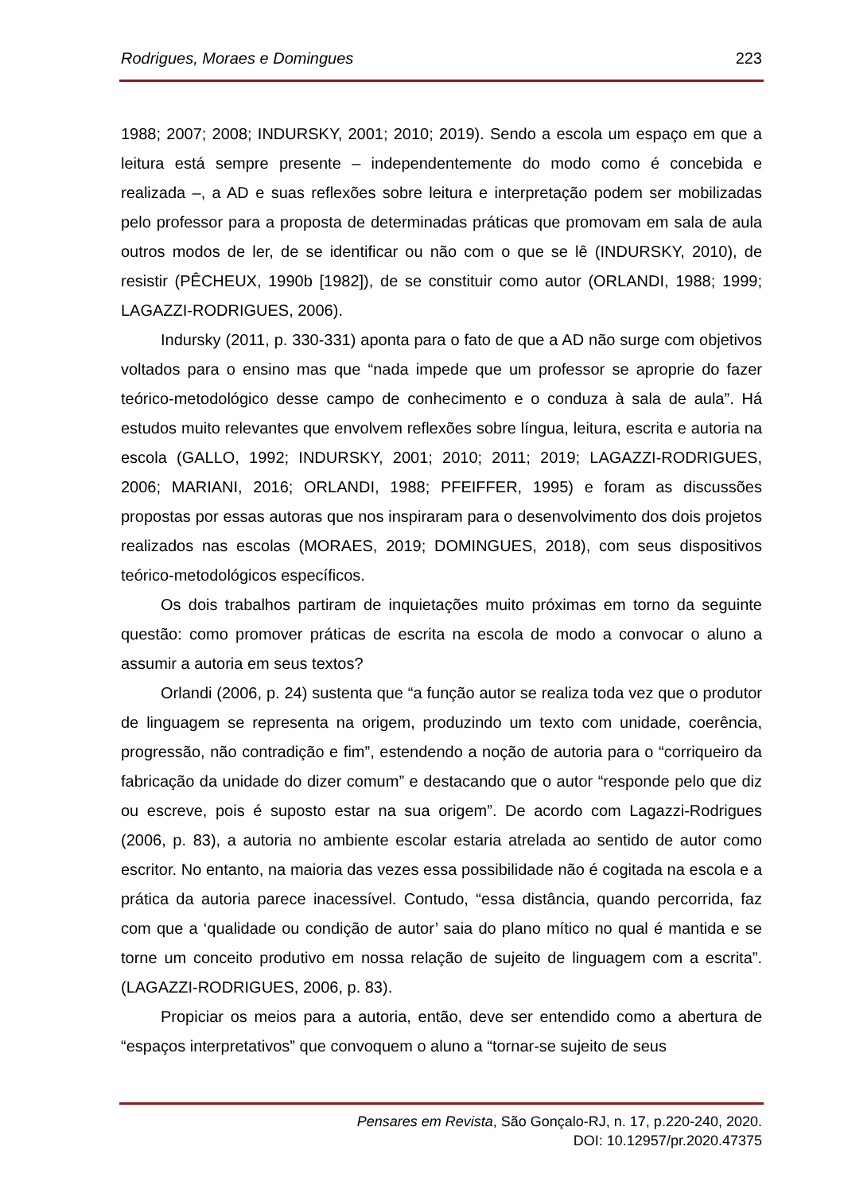Rodrigues, Moraes e Domingues 223
1988; 2007; 2008; INDURSKY, 2001; 2010; 2019). Sendo a escola um espaço em que a leitura está sempre presente – independentemente do modo como é concebida e realizada –, a AD e suas reflexões sobre leitura e interpretação podem ser mobilizadas pelo professor para a proposta de determinadas práticas que promovam em sala de aula outros modos de ler, de se identificar ou não com o que se lê (INDURSKY, 2010), de resistir (PÊCHEUX, 1990b [1982]), de se constituir como autor (ORLANDI, 1988; 1999; LAGAZZI-RODRIGUES, 2006).
Indursky (2011, p. 330-331) aponta para o fato de que a AD não surge com objetivos voltados para o ensino mas que “nada impede que um professor se aproprie do fazer teórico-metodológico desse campo de conhecimento e o conduza à sala de aula”. Há estudos muito relevantes que envolvem reflexões sobre língua, leitura, escrita e autoria na escola (GALLO, 1992; INDURSKY, 2001; 2010; 2011; 2019; LAGAZZI-RODRIGUES, 2006; MARIANI, 2016; ORLANDI, 1988; PFEIFFER, 1995) e foram as discussões propostas por essas autoras que nos inspiraram para o desenvolvimento dos dois projetos realizados nas escolas (MORAES, 2019; DOMINGUES, 2018), com seus dispositivos teórico-metodológicos específicos.
Os dois trabalhos partiram de inquietações muito próximas em torno da seguinte questão: como promover práticas de escrita na escola de modo a convocar o aluno a assumir a autoria em seus textos?
Orlandi (2006, p. 24) sustenta que “a função autor se realiza toda vez que o produtor de linguagem se representa na origem, produzindo um texto com unidade, coerência, progressão, não contradição e fim”, estendendo a noção de autoria para o “corriqueiro da fabricação da unidade do dizer comum” e destacando que o autor “responde pelo que diz ou escreve, pois é suposto estar na sua origem”. De acordo com Lagazzi-Rodrigues (2006, p. 83), a autoria no ambiente escolar estaria atrelada ao sentido de autor como escritor. No entanto, na maioria das vezes essa possibilidade não é cogitada na escola e a prática da autoria parece inacessível. Contudo, “essa distância, quando percorrida, faz com que a ‘qualidade ou condição de autor’ saia do plano mítico no qual é mantida e se torne um conceito produtivo em nossa relação de sujeito de linguagem com a escrita”. (LAGAZZI-RODRIGUES, 2006, p. 83).
Propiciar os meios para a autoria, então, deve ser entendido como a abertura de “espaços interpretativos” que convoquem o aluno a “tornar-se sujeito de seus
Pensares em Revista, São Gonçalo-RJ, n. 17, p.220-240, 2020.
DOI: 10.12957/pr.2020.47375